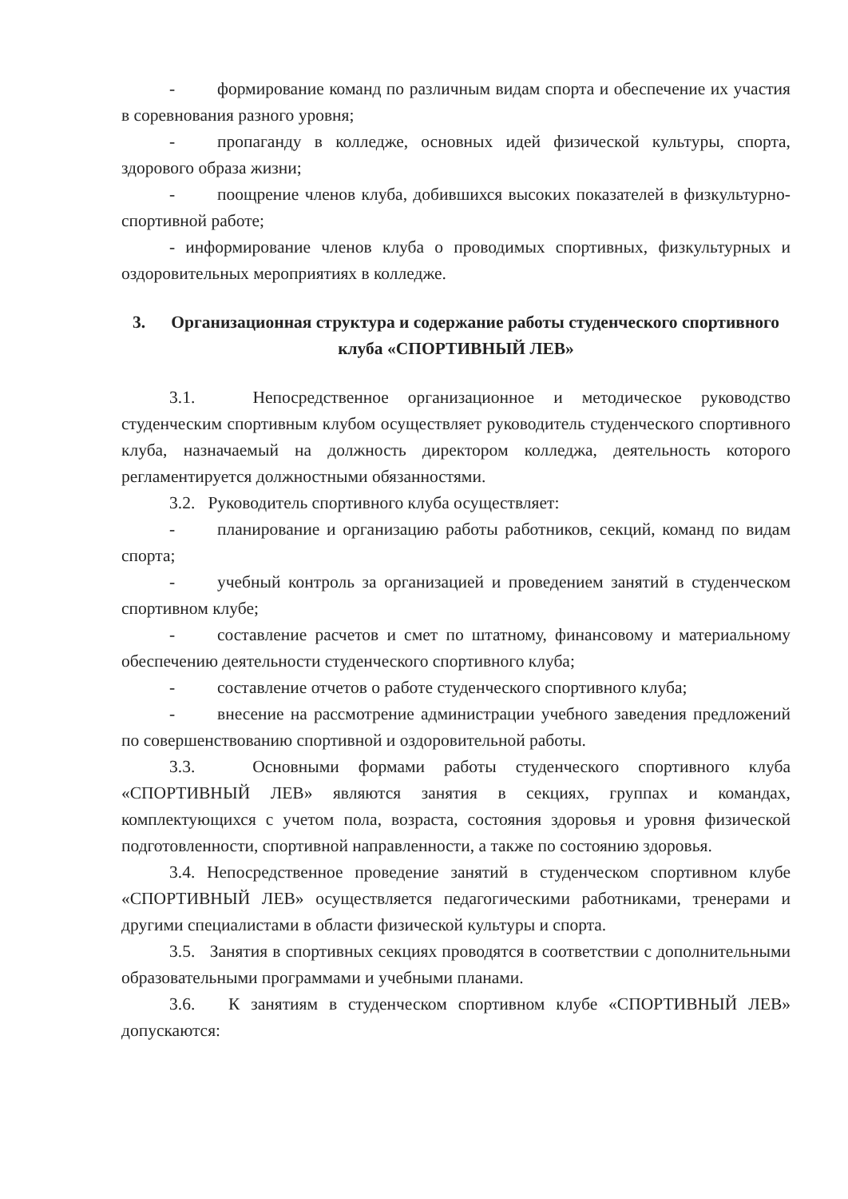- формирование команд по различным видам спорта и обеспечение их участия в соревнования разного уровня;
- пропаганду в колледже, основных идей физической культуры, спорта, здорового образа жизни;
- поощрение членов клуба, добившихся высоких показателей в физкультурно-спортивной работе;
- информирование членов клуба о проводимых спортивных, физкультурных и оздоровительных мероприятиях в колледже.
3. Организационная структура и содержание работы студенческого спортивного клуба «СПОРТИВНЫЙ ЛЕВ»
3.1. Непосредственное организационное и методическое руководство студенческим спортивным клубом осуществляет руководитель студенческого спортивного клуба, назначаемый на должность директором колледжа, деятельность которого регламентируется должностными обязанностями.
3.2. Руководитель спортивного клуба осуществляет:
- планирование и организацию работы работников, секций, команд по видам спорта;
- учебный контроль за организацией и проведением занятий в студенческом спортивном клубе;
- составление расчетов и смет по штатному, финансовому и материальному обеспечению деятельности студенческого спортивного клуба;
- составление отчетов о работе студенческого спортивного клуба;
- внесение на рассмотрение администрации учебного заведения предложений по совершенствованию спортивной и оздоровительной работы.
3.3. Основными формами работы студенческого спортивного клуба «СПОРТИВНЫЙ ЛЕВ» являются занятия в секциях, группах и командах, комплектующихся с учетом пола, возраста, состояния здоровья и уровня физической подготовленности, спортивной направленности, а также по состоянию здоровья.
3.4. Непосредственное проведение занятий в студенческом спортивном клубе «СПОРТИВНЫЙ ЛЕВ» осуществляется педагогическими работниками, тренерами и другими специалистами в области физической культуры и спорта.
3.5. Занятия в спортивных секциях проводятся в соответствии с дополнительными образовательными программами и учебными планами.
3.6. К занятиям в студенческом спортивном клубе «СПОРТИВНЫЙ ЛЕВ» допускаются: